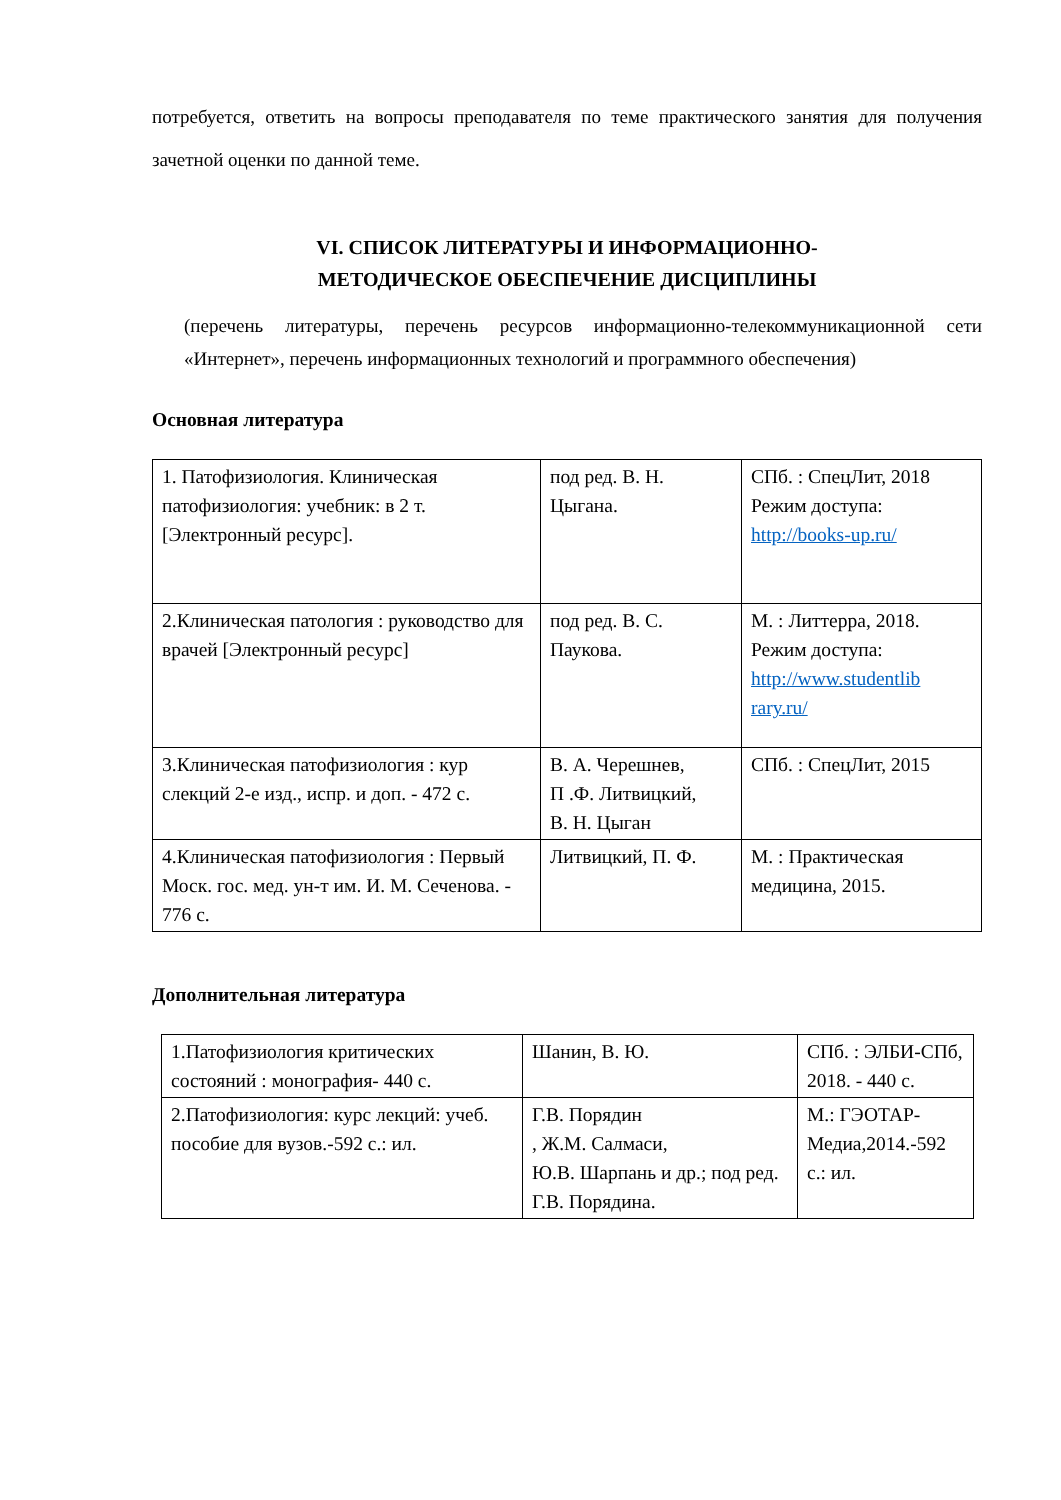потребуется, ответить на вопросы преподавателя по теме практического занятия для получения зачетной оценки по данной теме.
VI. СПИСОК ЛИТЕРАТУРЫ И ИНФОРМАЦИОННО-
МЕТОДИЧЕСКОЕ ОБЕСПЕЧЕНИЕ ДИСЦИПЛИНЫ
(перечень литературы, перечень ресурсов информационно-телекоммуникационной сети «Интернет», перечень информационных технологий и программного обеспечения)
Основная литература
| 1. Патофизиология. Клиническая патофизиология: учебник: в 2 т. [Электронный ресурс]. | под ред. В. Н. Цыгана. | СПб. : СпецЛит, 2018 Режим доступа: http://books-up.ru/ |
| 2.Клиническая патология : руководство для врачей [Электронный ресурс] | под ред. В. С. Паукова. | М. : Литтерра, 2018. Режим доступа: http://www.studentlib rary.ru/ |
| 3.Клиническая патофизиология : кур слекций 2-е изд., испр. и доп. - 472 с. | В. А. Черешнев, П .Ф. Литвицкий, В. Н. Цыган | СПб. : СпецЛит, 2015 |
| 4.Клиническая патофизиология : Первый Моск. гос. мед. ун-т им. И. М. Сеченова. - 776 с. | Литвицкий, П. Ф. | М. : Практическая медицина, 2015. |
Дополнительная литература
| 1.Патофизиология критических состояний : монография- 440 с. | Шанин, В. Ю. | СПб. : ЭЛБИ-СПб, 2018. - 440 с. |
| 2.Патофизиология: курс лекций: учеб. пособие для вузов.-592 с.: ил. | Г.В. Порядин , Ж.М. Салмаси, Ю.В. Шарпань и др.; под ред. Г.В. Порядина. | М.: ГЭОТАР-Медиа,2014.-592 с.: ил. |